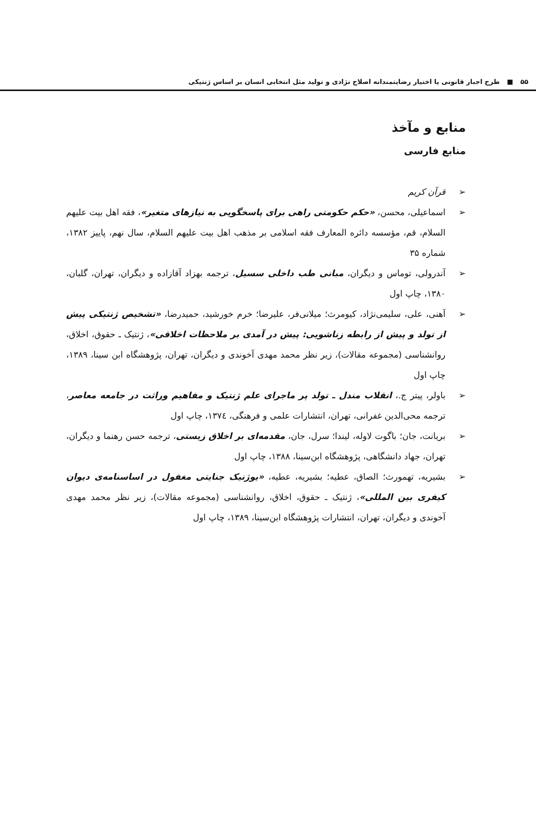۵۵ ■ طرح اجبار قانونی یا اختیار رضایتمندانه اصلاح نژادی و تولید مثل انتخابی انسان بر اساس ژنتیکی
منابع و مآخذ
منابع فارسی
➢ قرآن کریم
➢ اسماعیلی، محسن، «حکم حکومتی راهی برای پاسخگویی به نیازهای متغیر»، فقه اهل بیت علیهم السلام، قم، مؤسسه دائره المعارف فقه اسلامی بر مذهب اهل بیت علیهم السلام، سال نهم، پاییز ۱۳۸۲، شماره ۳۵
➢ آندرولی، توماس و دیگران، مبانی طب داخلی سسیل، ترجمه بهزاد آقازاده و دیگران، تهران، گلبان، ۱۳۸۰، چاپ اول
➢ آهنی، علی، سلیمی‌نژاد، کیومرث؛ میلانی‌فر، علیرضا؛ خرم خورشید، حمیدرضا، «تشخیص ژنتیکی پیش از تولد و پیش از رابطه زناشویی: پیش در آمدی بر ملاحظات اخلاقی»، ژنتیک ـ حقوق، اخلاق، روانشناسی (مجموعه مقالات)، زیر نظر محمد مهدی آخوندی و دیگران، تهران، پژوهشگاه ابن سینا، ۱۳۸۹، چاپ اول
➢ باولر، پیتر ج.، انقلاب مندل ـ تولد پر ماجرای علم ژنتیک و مفاهیم وراثت در جامعه معاصر، ترجمه محی‌الدین غفرانی، تهران، انتشارات علمی و فرهنگی، ۱۳۷٤، چاپ اول
➢ بریانت، جان؛ باگوت لاوله، لیندا؛ سرل، جان، مقدمه‌ای بر اخلاق زیستی، ترجمه حسن رهنما و دیگران، تهران، جهاد دانشگاهی، پژوهشگاه ابن‌سینا، ۱۳۸۸، چاپ اول
➢ بشیریه، تهمورث؛ الصاق، عطیه؛ بشیریه، عطیه، «یوژنیک جنایتی مغفول در اساسنامه‌ی دیوان کیفری بین المللی»، ژنتیک ـ حقوق، اخلاق، روانشناسی (مجموعه مقالات)، زیر نظر محمد مهدی آخوندی و دیگران، تهران، انتشارات پژوهشگاه ابن‌سینا، ۱۳۸۹، چاپ اول